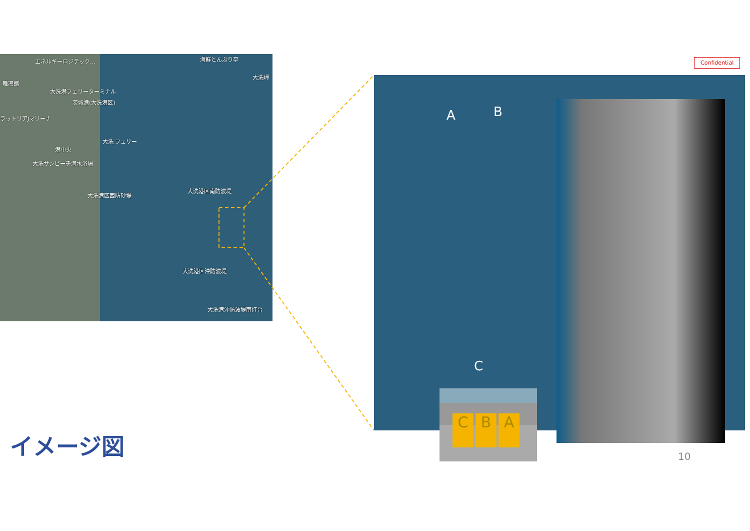Confidential
エネルギーロジテック… 海鮮とんぶり亭
大洗岬
舞凛館
大洗港フェリーターミナル
茨城港(大洗港区)
ラットリアJマリーナ
大洗 フェリー
港中央
大洗サンビーチ海水浴場
大洗港区南防波堤
大洗港区西防砂堤
大洗港区沖防波堤
大洗港沖防波堤南灯台
A B
C
C B A
イメージ図
10